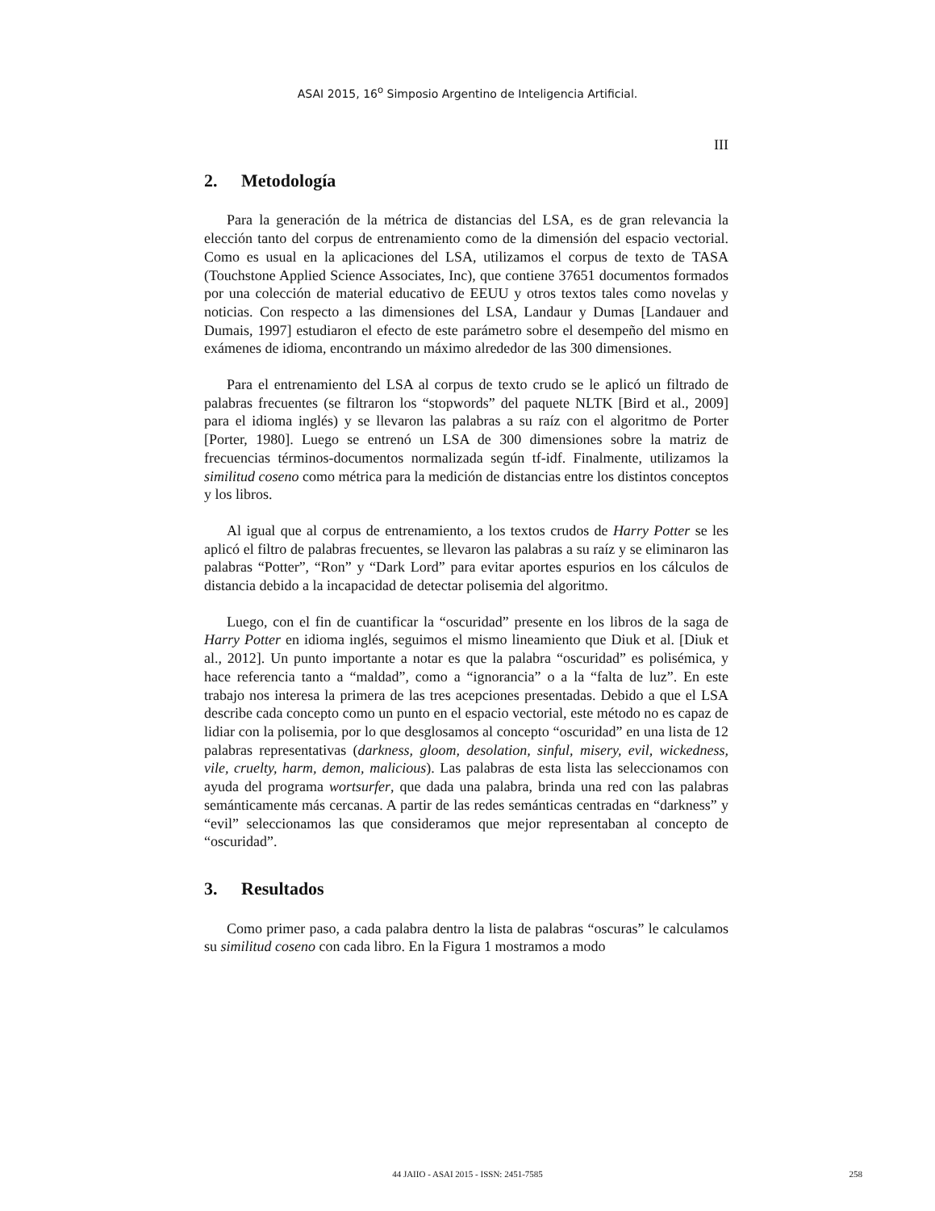ASAI 2015, 16<sup>o</sup> Simposio Argentino de Inteligencia Artificial.
III
2. Metodología
Para la generación de la métrica de distancias del LSA, es de gran relevancia la elección tanto del corpus de entrenamiento como de la dimensión del espacio vectorial. Como es usual en la aplicaciones del LSA, utilizamos el corpus de texto de TASA (Touchstone Applied Science Associates, Inc), que contiene 37651 documentos formados por una colección de material educativo de EEUU y otros textos tales como novelas y noticias. Con respecto a las dimensiones del LSA, Landaur y Dumas [Landauer and Dumais, 1997] estudiaron el efecto de este parámetro sobre el desempeño del mismo en exámenes de idioma, encontrando un máximo alrededor de las 300 dimensiones.
Para el entrenamiento del LSA al corpus de texto crudo se le aplicó un filtrado de palabras frecuentes (se filtraron los “stopwords” del paquete NLTK [Bird et al., 2009] para el idioma inglés) y se llevaron las palabras a su raíz con el algoritmo de Porter [Porter, 1980]. Luego se entrenó un LSA de 300 dimensiones sobre la matriz de frecuencias términos-documentos normalizada según tf-idf. Finalmente, utilizamos la similitud coseno como métrica para la medición de distancias entre los distintos conceptos y los libros.
Al igual que al corpus de entrenamiento, a los textos crudos de Harry Potter se les aplicó el filtro de palabras frecuentes, se llevaron las palabras a su raíz y se eliminaron las palabras “Potter”, “Ron” y “Dark Lord” para evitar aportes espurios en los cálculos de distancia debido a la incapacidad de detectar polisemia del algoritmo.
Luego, con el fin de cuantificar la “oscuridad” presente en los libros de la saga de Harry Potter en idioma inglés, seguimos el mismo lineamiento que Diuk et al. [Diuk et al., 2012]. Un punto importante a notar es que la palabra “oscuridad” es polisémica, y hace referencia tanto a “maldad”, como a “ignorancia” o a la “falta de luz”. En este trabajo nos interesa la primera de las tres acepciones presentadas. Debido a que el LSA describe cada concepto como un punto en el espacio vectorial, este método no es capaz de lidiar con la polisemia, por lo que desglosamos al concepto “oscuridad” en una lista de 12 palabras representativas (darkness, gloom, desolation, sinful, misery, evil, wickedness, vile, cruelty, harm, demon, malicious). Las palabras de esta lista las seleccionamos con ayuda del programa wortsurfer, que dada una palabra, brinda una red con las palabras semánticamente más cercanas. A partir de las redes semánticas centradas en “darkness” y “evil” seleccionamos las que consideramos que mejor representaban al concepto de “oscuridad”.
3. Resultados
Como primer paso, a cada palabra dentro la lista de palabras “oscuras” le calculamos su similitud coseno con cada libro. En la Figura 1 mostramos a modo
44 JAIIO - ASAI 2015 - ISSN: 2451-7585
258